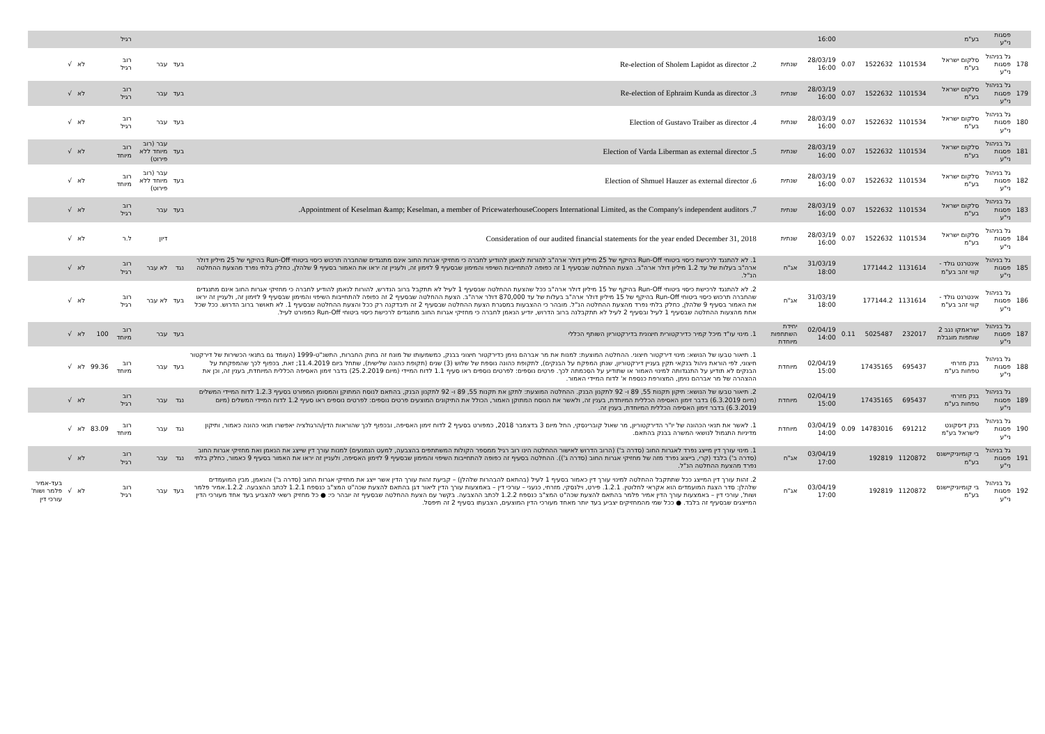| | פסגות ני"ע | בע"מ | | | | 16:00 | | | | | רגיל | | | | |
| 178 | גל בניהול פסגות ני"ע | סלקום ישראל בע"מ | 1101534 | 1522632 | 0.07 | 28/03/19 16:00 | שנתית | 2. Re-election of Sholem Lapidot as director | בעד | עבר | רוב רגיל | | לא | √ | |
| 179 | גל בניהול פסגות ני"ע | סלקום ישראל בע"מ | 1101534 | 1522632 | 0.07 | 28/03/19 16:00 | שנתית | 3. Re-election of Ephraim Kunda as director | בעד | עבר | רוב רגיל | | לא | √ | |
| 180 | גל בניהול פסגות ני"ע | סלקום ישראל בע"מ | 1101534 | 1522632 | 0.07 | 28/03/19 16:00 | שנתית | 4. Election of Gustavo Traiber as director | בעד | עבר | רוב רגיל | | לא | √ | |
| 181 | גל בניהול פסגות ני"ע | סלקום ישראל בע"מ | 1101534 | 1522632 | 0.07 | 28/03/19 16:00 | שנתית | 5. Election of Varda Liberman as external director | בעד | עבר (רוב מיוחד ללא פירוט) | רוב מיוחד | | לא | √ | |
| 182 | גל בניהול פסגות ני"ע | סלקום ישראל בע"מ | 1101534 | 1522632 | 0.07 | 28/03/19 16:00 | שנתית | 6. Election of Shmuel Hauzer as external director | בעד | עבר (רוב מיוחד ללא פירוט) | רוב מיוחד | | לא | √ | |
| 183 | גל בניהול פסגות ני"ע | סלקום ישראל בע"מ | 1101534 | 1522632 | 0.07 | 28/03/19 16:00 | שנתית | 7. Appointment of Keselman &amp; Keselman, a member of PricewaterhouseCoopers International Limited, as the Company's independent auditors. | בעד | עבר | רוב רגיל | | לא | √ | |
| 184 | גל בניהול פסגות ני"ע | סלקום ישראל בע"מ | 1101534 | 1522632 | 0.07 | 28/03/19 16:00 | שנתית | Consideration of our audited financial statements for the year ended December 31, 2018 | | דיון | ל.ר | | לא | √ | |
| 185 | גל בניהול פסגות ני"ע | אינטרנט גולד - קווי זהב בע"מ | 1131614 | 177144.2 | | 31/03/19 18:00 | אג"ח | 1. לא להתנגד לרכישת כיסוי ביטוחי Run-Off בהיקף של 25 מיליון דולר ארה"ב להורות לנאמן להודיע לחברה כי מחזיקי אגרות החוב אינם מתנגדים שהחברה תרכוש כיסוי ביטוחי Run-Off בהיקף של 25 מיליון דולר ארה"ב בעלות של עד 1.2 מיליון דולר ארה"ב. הצעת ההחלטה שבסעיף 1 זה כפופה להתחייבות השיפוי והמימון שבסעיף 9 לזימון זה, ולעניין זה יראו את האמור בסעיף 9 שלהלן, כחלק בלתי נפרד מהצעת ההחלטה הנ"ל. | נגד | לא עבר | רוב רגיל | | לא | √ | |
| 186 | גל בניהול פסגות ני"ע | אינטרנט גולד - קווי זהב בע"מ | 1131614 | 177144.2 | | 31/03/19 18:00 | אג"ח | 2. לא להתנגד לרכישת כיסוי ביטוחי Run-Off בהיקף של 15 מיליון דולר ארה"ב ככל שהצעת ההחלטה שבסעיף 1 לעיל לא תתקבל ברוב הנדרש, להורות לנאמן להודיע לחברה כי מחזיקי אגרות החוב אינם מתנגדים שהחברה תרכוש כיסוי ביטוחי Run-Off בהיקף של 15 מיליון דולר ארה"ב בעלות של עד 870,000 דולר ארה"ב. הצעת ההחלטה שבסעיף 2 זה כפופה להתחייבות השיפוי והמימון שבסעיף 9 לזימון זה, ולעניין זה יראו את האמור בסעיף 9 שלהלן, כחלק בלתי נפרד מהצעת ההחלטה הנ"ל. מובהר כי ההצבעות במסגרת הצעת ההחלטה שבסעיף 2 זה תיבדקנה רק ככל והצעת ההחלטה שבסעיף 1. לא תאושר ברוב הדרוש. ככל שכל אחת מהצעות ההחלטה שבסעיף 1 לעיל ובסעיף 2 לעיל לא תתקבלנה ברוב הדרוש, יודיע הנאמן לחברה כי מחזיקי אגרות החוב מתנגדים לרכישת כיסוי ביטוחי Run-Off כמפורט לעיל. | בעד | לא עבר | רוב רגיל | | לא | √ | |
| 187 | גל בניהול פסגות ני"ע | ישראמקו נגב 2 שותפות מוגבלת | 232017 | 5025487 | 0.11 | 02/04/19 14:00 | יחידת השתתפות מיוחדת | 1. מינוי עו"ד מיכל קמיר כדירקטורית חיצונית בדירקטוריון השותף הכללי | בעד | עבר | רוב מיוחד | 100 | לא | √ | |
| 188 | גל בניהול פסגות ני"ע | בנק מזרחי טפחות בע"מ | 695437 | 17435165 | | 02/04/19 15:00 | מיוחדת | 1. תיאור טבעו של הנושא: מינוי דירקטור חיצוני. ההחלטה המוצעת: למנות את מר אברהם נוימן כדירקטור חיצוני בבנק, כמשמעותו של מונח זה בחוק החברות, התשנ"ט-1999 (העומד גם בתנאי הכשירות של דירקטור חיצוני, לפי הוראת ניהול בנקאי תקין בעניין דירקטוריון, שנתן המפקח על הבנקים), לתקופת כהונה נוספת של שלוש (3) שנים (תקופת כהונה שלישית), שתחל ביום 11.4.2019; זאת, בכפוף לכך שהמפקחת על הבנקים לא תודיע על התנגדותה למינוי האמור או שתודיע על הסכמתה לכך. פרטים נוספים: לפרטים נוספים ראו סעיף 1.1 לדוח המיידי (מיום 25.2.2019) בדבר זימון האסיפה הכללית המיוחדת, בענין זה, וכן את ההצהרה של מר אברהם נוימן, המצורפת כנספח א' לדוח המיידי האמור. | בעד | עבר | רוב מיוחד | 99.36 | לא | √ | |
| 189 | גל בניהול פסגות ני"ע | בנק מזרחי טפחות בע"מ | 695437 | 17435165 | | 02/04/19 15:00 | מיוחדת | 2. תיאור טבעו של הנושא: תיקון תקנות 55, 89 ו- 92 לתקנון הבנק. ההחלטה המוצעת: לתקן את תקנות 55, 89 ו- 92 לתקנון הבנק, בהתאם לנוסח המתוקן והמסומן המפורט בסעיף 1.2.3 לדוח המיידי המשלים (מיום 6.3.2019) בדבר זימון האסיפה הכללית המיוחדת, בענין זה, ולאשר את הנוסח המתוקן האמור, הכולל את התיקונים המוצעים פרטים נוספים: לפרטים נוספים ראו סעיף 1.2 לדוח המיידי המשלים (מיום 6.3.2019) בדבר זימון האסיפה הכללית המיוחדת, בענין זה. | נגד | עבר | רוב רגיל | | לא | √ | |
| 190 | גל בניהול פסגות ני"ע | בנק דיסקונט לישראל בע"מ | 691212 | 14783016 | 0.09 | 03/04/19 14:00 | מיוחדת | 1. לאשר את תנאי הכהונה של יו"ר הדירקטוריון, מר שאול קוברינסקי, החל מיום 3 בדצמבר 2018, כמפורט בסעיף 2 לדוח זימון האסיפה, ובכפוף לכך שהוראות הדין/הרגולציה יאפשרו תנאי כהונה כאמור, ותיקון מדיניות התגמול לנושאי המשרה בבנק בהתאם. | נגד | עבר | רוב מיוחד | 83.09 | לא | √ | |
| 191 | גל בניהול פסגות ני"ע | בי קומיוניקיישנס בע"מ | 1120872 | 192819 | | 03/04/19 17:00 | אג"ח | 1. מינוי עורך דין מייצג נפרד לאגרות החוב (סדרה ב') (הרוב הדרוש לאישור ההחלטה הינו רוב רגיל ממספר הקולות המשתתפים בהצבעה, למעט הנמנעים) למנות עורך דין שייצג את הנאמן ואת מחזיקי אגרות החוב (סדרה ב') בלבד (קרי, בייצוג נפרד מזה של מחזיקי אגרות החוב (סדרה ג')). ההחלטה בסעיף זה כפופה להתחייבות השיפוי והמימון שבסעיף 9 לזימון האסיפה, ולעניין זה יראו את האמור בסעיף 9 כאמור, כחלק בלתי נפרד מהצעת ההחלטה הנ"ל. | נגד | עבר | רוב רגיל | | לא | √ | |
| 192 | גל בניהול פסגות ני"ע | בי קומיוניקיישנס בע"מ | 1120872 | 192819 | | 03/04/19 17:00 | אג"ח | 2. זהות עורך דין המייצג ככל שתתקבל ההחלטה למינוי עורך דין כאמור בסעיף 1 לעיל (בהתאם להבהרות שלהלן) – קביעת זהות עורך הדין אשר ייצג את מחזיקי אגרות החוב (סדרה ב') והנאמן, מבין המועמדים שלהלן: סדר הצגת המועמדים הוא אקראי לחלוטין. 1.2.1. פירט, וילנסקי, מזרחי, כנעני – עורכי דין – באמצעות עורך הדין ליאור דגן בהתאם להצעת שכה"ט המצ"ב כנספח 1.2.1 לכתב ההצבעה. 1.2.2.אמיר פלמר ושות', עורכי דין – באמצעות עורך הדין אמיר פלמר בהתאם להצעת שכה"ט המצ"ב כנספח 1.2.2 לכתב ההצבעה. בקשר עם הצעת ההחלטה שבסעיף זה יובהר כי: ● כל מחזיק רשאי להצביע בעד אחד מעורכי הדין המייצגים שבסעיף זה בלבד. ● ככל שמי מהמחזיקים יצביע בעד יותר מאחד מעורכי הדין המוצעים, הצבעתו בסעיף 2 זה תיפסל. | בעד | עבר | רוב רגיל | | לא | √ | בעד-אמיר פלמר ושות' עורכי דין |